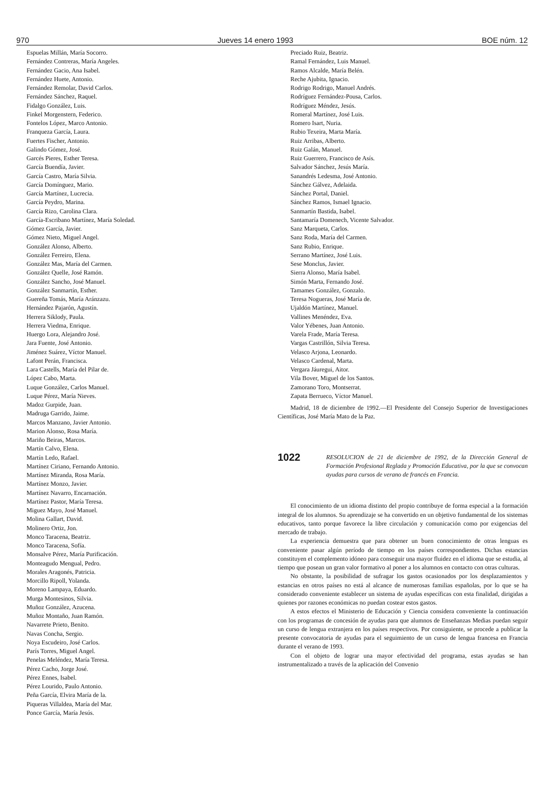970 Jueves 14 enero 1993 BOE núm. 12
Espuelas Millán, María Socorro.
Fernández Contreras, María Angeles.
Fernández Gacio, Ana Isabel.
Fernández Huete, Antonio.
Fernández Remolar, David Carlos.
Fernández Sánchez, Raquel.
Fidalgo González, Luis.
Finkel Morgenstern, Federico.
Fontelos López, Marco Antonio.
Franqueza García, Laura.
Fuertes Fischer, Antonio.
Galindo Gómez, José.
Garcés Pieres, Esther Teresa.
García Buendía, Javier.
García Castro, María Silvia.
García Domínguez, Mario.
García Martínez, Lucrecia.
García Peydro, Marina.
García Rizo, Carolina Clara.
García-Escribano Martínez, María Soledad.
Gómez García, Javier.
Gómez Nieto, Miguel Angel.
González Alonso, Alberto.
González Ferreiro, Elena.
González Mas, María del Carmen.
González Quelle, José Ramón.
González Sancho, José Manuel.
González Sanmartín, Esther.
Guereña Tomás, María Aránzazu.
Hernández Pajarón, Agustín.
Herrera Siklody, Paula.
Herrera Viedma, Enrique.
Huergo Lora, Alejandro José.
Jara Fuente, José Antonio.
Jiménez Suárez, Víctor Manuel.
Lafont Perán, Francisca.
Lara Castells, María del Pilar de.
López Cabo, Marta.
Luque González, Carlos Manuel.
Luque Pérez, María Nieves.
Madoz Gurpide, Juan.
Madruga Garrido, Jaime.
Marcos Manzano, Javier Antonio.
Marion Alonso, Rosa María.
Mariño Beiras, Marcos.
Martín Calvo, Elena.
Martín Ledo, Rafael.
Martínez Ciriano, Fernando Antonio.
Martínez Miranda, Rosa María.
Martínez Monzo, Javier.
Martínez Navarro, Encarnación.
Martínez Pastor, María Teresa.
Miguez Mayo, José Manuel.
Molina Gallart, David.
Molinero Ortiz, Jon.
Monco Taracena, Beatriz.
Monco Taracena, Sofía.
Monsalve Pérez, María Purificación.
Monteagudo Mengual, Pedro.
Morales Aragonés, Patricia.
Morcillo Ripoll, Yolanda.
Moreno Lampaya, Eduardo.
Murga Montesinos, Silvia.
Muñoz González, Azucena.
Muñoz Montaño, Juan Ramón.
Navarrete Prieto, Benito.
Navas Concha, Sergio.
Noya Escudeiro, José Carlos.
París Torres, Miguel Angel.
Penelas Meléndez, María Teresa.
Pérez Cacho, Jorge José.
Pérez Ennes, Isabel.
Pérez Lourido, Paulo Antonio.
Peña García, Elvira María de la.
Piqueras Villaldea, María del Mar.
Ponce García, María Jesús.
Preciado Ruiz, Beatriz.
Ramal Fernández, Luis Manuel.
Ramos Alcalde, María Belén.
Reche Ajubita, Ignacio.
Rodrigo Rodrigo, Manuel Andrés.
Rodríguez Fernández-Pousa, Carlos.
Rodríguez Méndez, Jesús.
Romeral Martínez, José Luis.
Romero Isart, Nuria.
Rubio Texeira, Marta María.
Ruiz Arribas, Alberto.
Ruiz Galán, Manuel.
Ruiz Guerrero, Francisco de Asís.
Salvador Sánchez, Jesús María.
Sanandrés Ledesma, José Antonio.
Sánchez Gálvez, Adelaida.
Sánchez Portal, Daniel.
Sánchez Ramos, Ismael Ignacio.
Sanmartín Bastida, Isabel.
Santamaría Domenech, Vicente Salvador.
Sanz Marqueta, Carlos.
Sanz Roda, María del Carmen.
Sanz Rubio, Enrique.
Serrano Martínez, José Luis.
Sese Monclus, Javier.
Sierra Alonso, María Isabel.
Simón Marta, Fernando José.
Tamames González, Gonzalo.
Teresa Nogueras, José María de.
Ujaldón Martínez, Manuel.
Vallines Menéndez, Eva.
Valor Yébenes, Juan Antonio.
Varela Frade, María Teresa.
Vargas Castrillón, Silvia Teresa.
Velasco Arjona, Leonardo.
Velasco Cardenal, Marta.
Vergara Jáuregui, Aitor.
Vila Bover, Miguel de los Santos.
Zamorano Toro, Montserrat.
Zapata Berrueco, Víctor Manuel.
Madrid, 18 de diciembre de 1992.—El Presidente del Consejo Superior de Investigaciones Científicas, José María Mato de la Paz.
1022 RESOLUCION de 21 de diciembre de 1992, de la Dirección General de Formación Profesional Reglada y Promoción Educativa, por la que se convocan ayudas para cursos de verano de francés en Francia.
El conocimiento de un idioma distinto del propio contribuye de forma especial a la formación integral de los alumnos. Su aprendizaje se ha convertido en un objetivo fundamental de los sistemas educativos, tanto porque favorece la libre circulación y comunicación como por exigencias del mercado de trabajo.
La experiencia demuestra que para obtener un buen conocimiento de otras lenguas es conveniente pasar algún período de tiempo en los países correspondientes. Dichas estancias constituyen el complemento idóneo para conseguir una mayor fluidez en el idioma que se estudia, al tiempo que posean un gran valor formativo al poner a los alumnos en contacto con otras culturas.
No obstante, la posibilidad de sufragar los gastos ocasionados por los desplazamientos y estancias en otros países no está al alcance de numerosas familias españolas, por lo que se ha considerado conveniente establecer un sistema de ayudas específicas con esta finalidad, dirigidas a quienes por razones económicas no puedan costear estos gastos.
A estos efectos el Ministerio de Educación y Ciencia considera conveniente la continuación con los programas de concesión de ayudas para que alumnos de Enseñanzas Medias puedan seguir un curso de lengua extranjera en los países respectivos. Por consiguiente, se procede a publicar la presente convocatoria de ayudas para el seguimiento de un curso de lengua francesa en Francia durante el verano de 1993.
Con el objeto de lograr una mayor efectividad del programa, estas ayudas se han instrumentalizado a través de la aplicación del Convenio